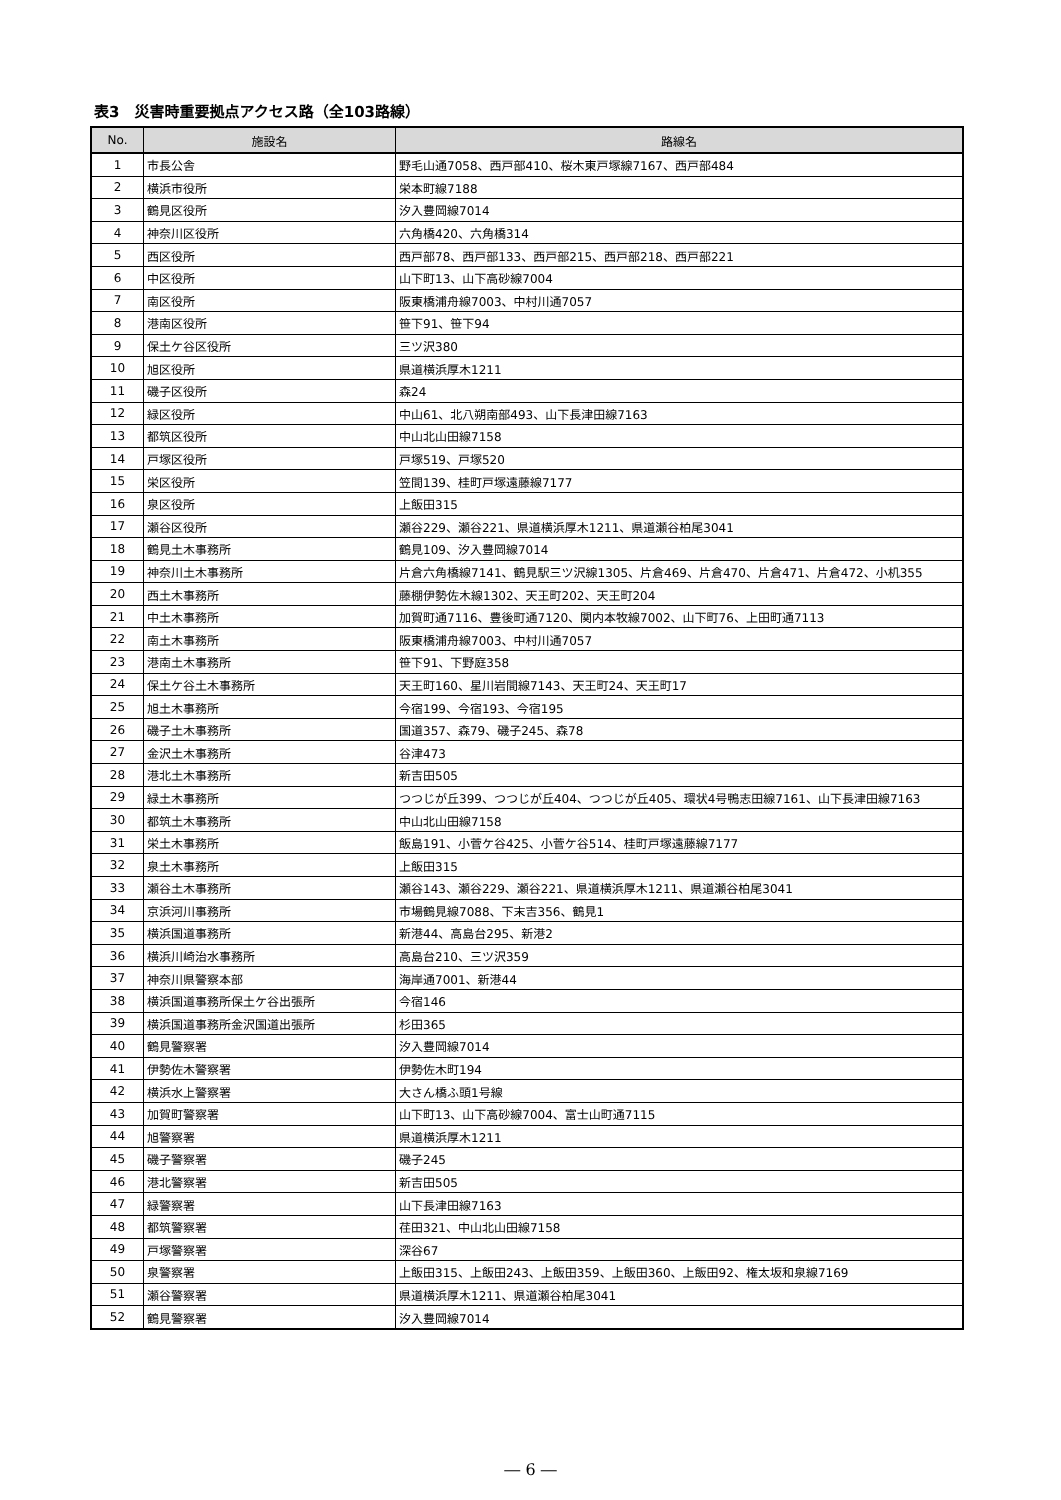表3　災害時重要拠点アクセス路（全103路線）
| No. | 施設名 | 路線名 |
| --- | --- | --- |
| 1 | 市長公舎 | 野毛山通7058、西戸部410、桜木東戸塚線7167、西戸部484 |
| 2 | 横浜市役所 | 栄本町線7188 |
| 3 | 鶴見区役所 | 汐入豊岡線7014 |
| 4 | 神奈川区役所 | 六角橋420、六角橋314 |
| 5 | 西区役所 | 西戸部78、西戸部133、西戸部215、西戸部218、西戸部221 |
| 6 | 中区役所 | 山下町13、山下高砂線7004 |
| 7 | 南区役所 | 阪東橋浦舟線7003、中村川通7057 |
| 8 | 港南区役所 | 笹下91、笹下94 |
| 9 | 保土ケ谷区役所 | 三ツ沢380 |
| 10 | 旭区役所 | 県道横浜厚木1211 |
| 11 | 磯子区役所 | 森24 |
| 12 | 緑区役所 | 中山61、北八朔南部493、山下長津田線7163 |
| 13 | 都筑区役所 | 中山北山田線7158 |
| 14 | 戸塚区役所 | 戸塚519、戸塚520 |
| 15 | 栄区役所 | 笠間139、桂町戸塚遠藤線7177 |
| 16 | 泉区役所 | 上飯田315 |
| 17 | 瀬谷区役所 | 瀬谷229、瀬谷221、県道横浜厚木1211、県道瀬谷柏尾3041 |
| 18 | 鶴見土木事務所 | 鶴見109、汐入豊岡線7014 |
| 19 | 神奈川土木事務所 | 片倉六角橋線7141、鶴見駅三ツ沢線1305、片倉469、片倉470、片倉471、片倉472、小机355 |
| 20 | 西土木事務所 | 藤棚伊勢佐木線1302、天王町202、天王町204 |
| 21 | 中土木事務所 | 加賀町通7116、豊後町通7120、関内本牧線7002、山下町76、上田町通7113 |
| 22 | 南土木事務所 | 阪東橋浦舟線7003、中村川通7057 |
| 23 | 港南土木事務所 | 笹下91、下野庭358 |
| 24 | 保土ケ谷土木事務所 | 天王町160、星川岩間線7143、天王町24、天王町17 |
| 25 | 旭土木事務所 | 今宿199、今宿193、今宿195 |
| 26 | 磯子土木事務所 | 国道357、森79、磯子245、森78 |
| 27 | 金沢土木事務所 | 谷津473 |
| 28 | 港北土木事務所 | 新吉田505 |
| 29 | 緑土木事務所 | つつじが丘399、つつじが丘404、つつじが丘405、環状4号鴨志田線7161、山下長津田線7163 |
| 30 | 都筑土木事務所 | 中山北山田線7158 |
| 31 | 栄土木事務所 | 飯島191、小菅ケ谷425、小菅ケ谷514、桂町戸塚遠藤線7177 |
| 32 | 泉土木事務所 | 上飯田315 |
| 33 | 瀬谷土木事務所 | 瀬谷143、瀬谷229、瀬谷221、県道横浜厚木1211、県道瀬谷柏尾3041 |
| 34 | 京浜河川事務所 | 市場鶴見線7088、下末吉356、鶴見1 |
| 35 | 横浜国道事務所 | 新港44、高島台295、新港2 |
| 36 | 横浜川崎治水事務所 | 高島台210、三ツ沢359 |
| 37 | 神奈川県警察本部 | 海岸通7001、新港44 |
| 38 | 横浜国道事務所保土ケ谷出張所 | 今宿146 |
| 39 | 横浜国道事務所金沢国道出張所 | 杉田365 |
| 40 | 鶴見警察署 | 汐入豊岡線7014 |
| 41 | 伊勢佐木警察署 | 伊勢佐木町194 |
| 42 | 横浜水上警察署 | 大さん橋ふ頭1号線 |
| 43 | 加賀町警察署 | 山下町13、山下高砂線7004、富士山町通7115 |
| 44 | 旭警察署 | 県道横浜厚木1211 |
| 45 | 磯子警察署 | 磯子245 |
| 46 | 港北警察署 | 新吉田505 |
| 47 | 緑警察署 | 山下長津田線7163 |
| 48 | 都筑警察署 | 荏田321、中山北山田線7158 |
| 49 | 戸塚警察署 | 深谷67 |
| 50 | 泉警察署 | 上飯田315、上飯田243、上飯田359、上飯田360、上飯田92、権太坂和泉線7169 |
| 51 | 瀬谷警察署 | 県道横浜厚木1211、県道瀬谷柏尾3041 |
| 52 | 鶴見警察署 | 汐入豊岡線7014 |
― 6 ―